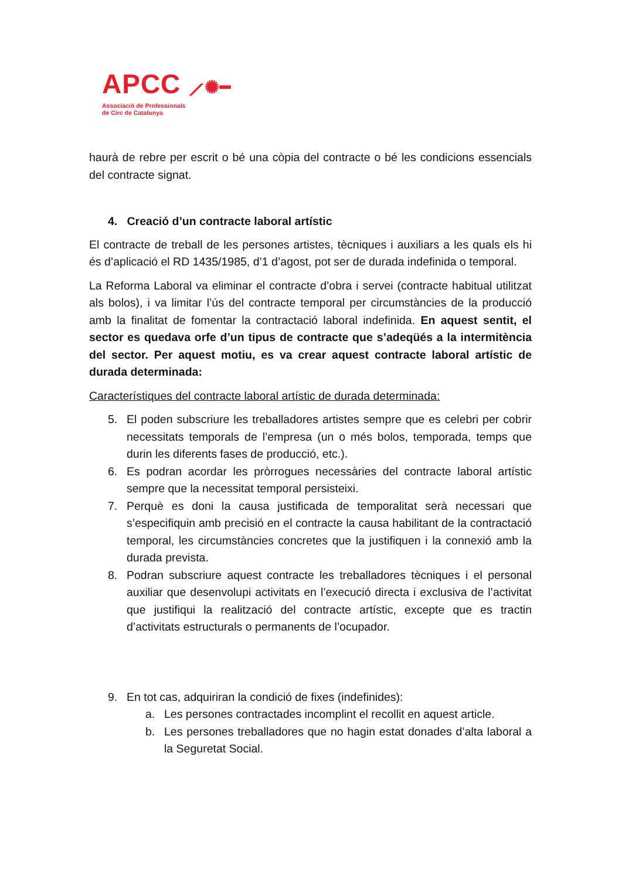APCC ⟋✺━
Associació de Professionals
de Circ de Catalunya
haurà de rebre per escrit o bé una còpia del contracte o bé les condicions essencials del contracte signat.
4. Creació d’un contracte laboral artístic
El contracte de treball de les persones artistes, tècniques i auxiliars a les quals els hi és d’aplicació el RD 1435/1985, d’1 d’agost, pot ser de durada indefinida o temporal.
La Reforma Laboral va eliminar el contracte d’obra i servei (contracte habitual utilitzat als bolos), i va limitar l’ús del contracte temporal per circumstàncies de la producció amb la finalitat de fomentar la contractació laboral indefinida. En aquest sentit, el sector es quedava orfe d’un tipus de contracte que s’adeqüés a la intermitència del sector. Per aquest motiu, es va crear aquest contracte laboral artístic de durada determinada:
Característiques del contracte laboral artístic de durada determinada:
5. El poden subscriure les treballadores artistes sempre que es celebri per cobrir necessitats temporals de l’empresa (un o més bolos, temporada, temps que durin les diferents fases de producció, etc.).
6. Es podran acordar les pròrrogues necessàries del contracte laboral artístic sempre que la necessitat temporal persisteixi.
7. Perquè es doni la causa justificada de temporalitat serà necessari que s’especifiquin amb precisió en el contracte la causa habilitant de la contractació temporal, les circumstàncies concretes que la justifiquen i la connexió amb la durada prevista.
8. Podran subscriure aquest contracte les treballadores tècniques i el personal auxiliar que desenvolupi activitats en l’execució directa i exclusiva de l’activitat que justifiqui la realització del contracte artístic, excepte que es tractin d’activitats estructurals o permanents de l’ocupador.
9. En tot cas, adquiriran la condició de fixes (indefinides):
a. Les persones contractades incomplint el recollit en aquest article.
b. Les persones treballadores que no hagin estat donades d’alta laboral a la Seguretat Social.